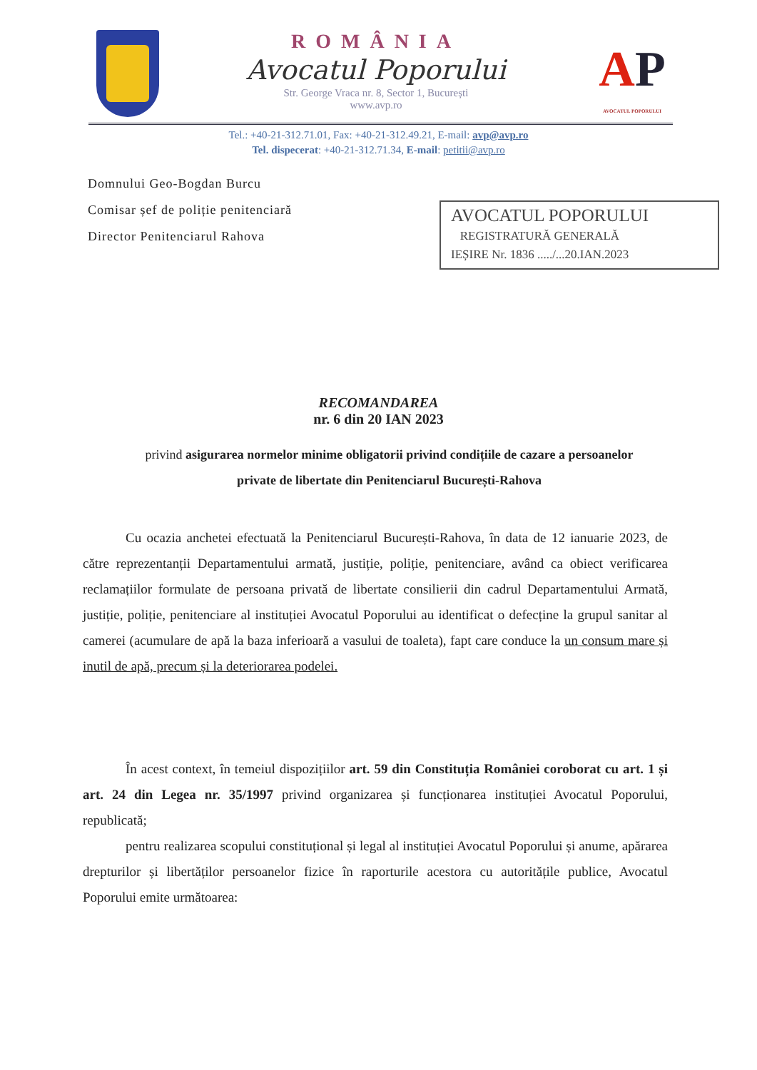ROMÂNIA
Avocatul Poporului
Str. George Vraca nr. 8, Sector 1, București
www.avp.ro
AP
AVOCATUL POPORULUI
Tel.: +40-21-312.71.01, Fax: +40-21-312.49.21, E-mail: avp@avp.ro
Tel. dispecerat: +40-21-312.71.34, E-mail: petitii@avp.ro
Domnului Geo-Bogdan Burcu
Comisar șef de poliție penitenciară
Director Penitenciarul Rahova
AVOCATUL POPORULUI
REGISTRATURĂ GENERALĂ
IEȘIRE Nr. 1836 ...../...20.IAN.2023
RECOMANDAREA
nr. 6 din 20 IAN 2023
privind asigurarea normelor minime obligatorii privind condițiile de cazare a persoanelor private de libertate din Penitenciarul București-Rahova
Cu ocazia anchetei efectuată la Penitenciarul București-Rahova, în data de 12 ianuarie 2023, de către reprezentanții Departamentului armată, justiție, poliție, penitenciare, având ca obiect verificarea reclamațiilor formulate de persoana privată de libertate consilierii din cadrul Departamentului Armată, justiție, poliție, penitenciare al instituției Avocatul Poporului au identificat o defecține la grupul sanitar al camerei (acumulare de apă la baza inferioară a vasului de toaleta), fapt care conduce la un consum mare și inutil de apă, precum și la deteriorarea podelei.
În acest context, în temeiul dispozițiilor art. 59 din Constituția României coroborat cu art. 1 și art. 24 din Legea nr. 35/1997 privind organizarea și funcționarea instituției Avocatul Poporului, republicată;
pentru realizarea scopului constituțional și legal al instituției Avocatul Poporului și anume, apărarea drepturilor și libertăților persoanelor fizice în raporturile acestora cu autoritățile publice, Avocatul Poporului emite următoarea: